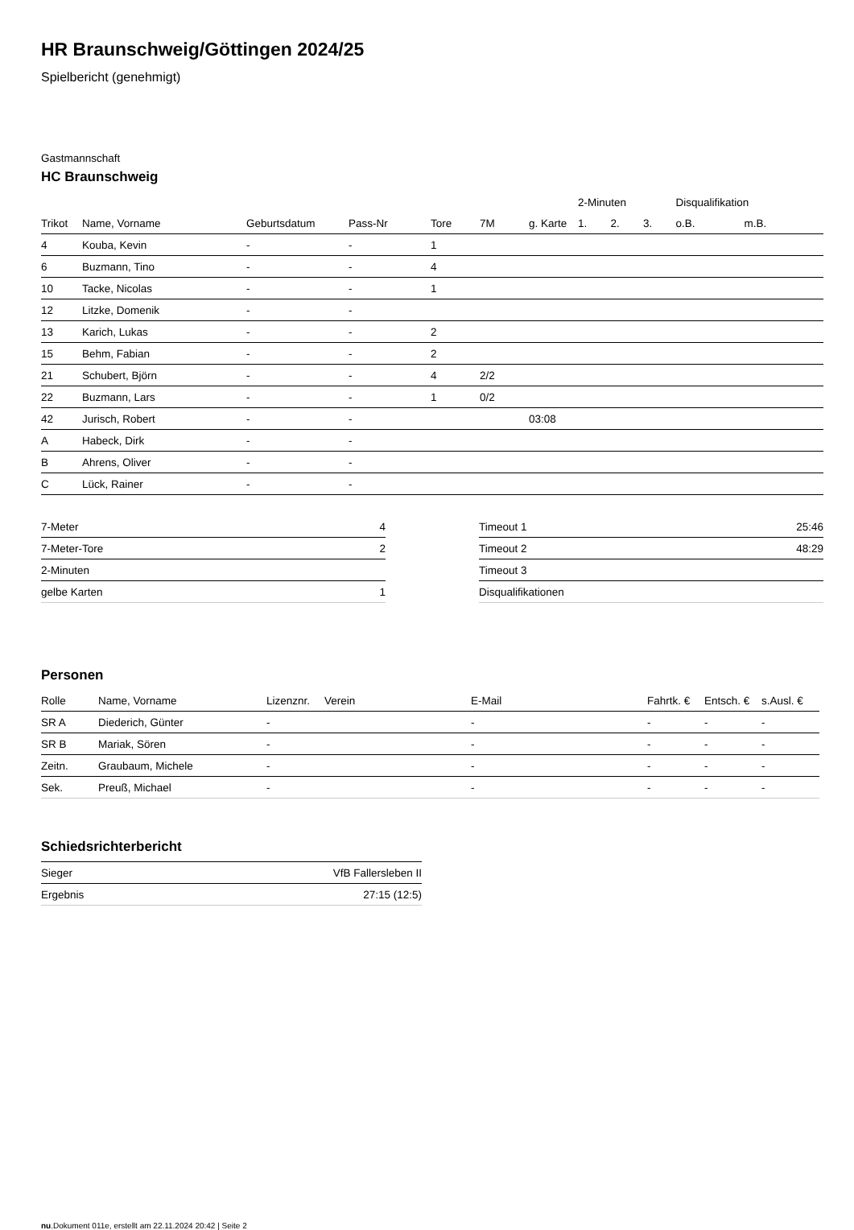HR Braunschweig/Göttingen 2024/25
Spielbericht (genehmigt)
Gastmannschaft
HC Braunschweig
| | | | | | | | 2-Minuten | | | Disqualifikation | |
| Trikot | Name, Vorname | Geburtsdatum | Pass-Nr | Tore | 7M | g. Karte | 1. | 2. | 3. | o.B. | m.B. |
| 4 | Kouba, Kevin | - | - | 1 | | | | | | | |
| 6 | Buzmann, Tino | - | - | 4 | | | | | | | |
| 10 | Tacke, Nicolas | - | - | 1 | | | | | | | |
| 12 | Litzke, Domenik | - | - | | | | | | | | |
| 13 | Karich, Lukas | - | - | 2 | | | | | | | |
| 15 | Behm, Fabian | - | - | 2 | | | | | | | |
| 21 | Schubert, Björn | - | - | 4 | 2/2 | | | | | | |
| 22 | Buzmann, Lars | - | - | 1 | 0/2 | | | | | | |
| 42 | Jurisch, Robert | - | - | | | 03:08 | | | | | |
| A | Habeck, Dirk | - | - | | | | | | | | |
| B | Ahrens, Oliver | - | - | | | | | | | | |
| C | Lück, Rainer | - | - | | | | | | | | |
| 7-Meter | 4 |
| 7-Meter-Tore | 2 |
| 2-Minuten | |
| gelbe Karten | 1 |
| Timeout 1 | 25:46 |
| Timeout 2 | 48:29 |
| Timeout 3 | |
| Disqualifikationen | |
Personen
| Rolle | Name, Vorname | Lizenznr. | Verein | E-Mail | Fahrtk. € | Entsch. € | s.Ausl. € |
| --- | --- | --- | --- | --- | --- | --- | --- |
| SR A | Diederich, Günter | - | | - | - | - | - |
| SR B | Mariak, Sören | - | | - | - | - | - |
| Zeitn. | Graubaum, Michele | - | | - | - | - | - |
| Sek. | Preuß, Michael | - | | - | - | - | - |
Schiedsrichterbericht
| Sieger | VfB Fallersleben II |
| Ergebnis | 27:15 (12:5) |
nu.Dokument 011e, erstellt am 22.11.2024 20:42 | Seite 2